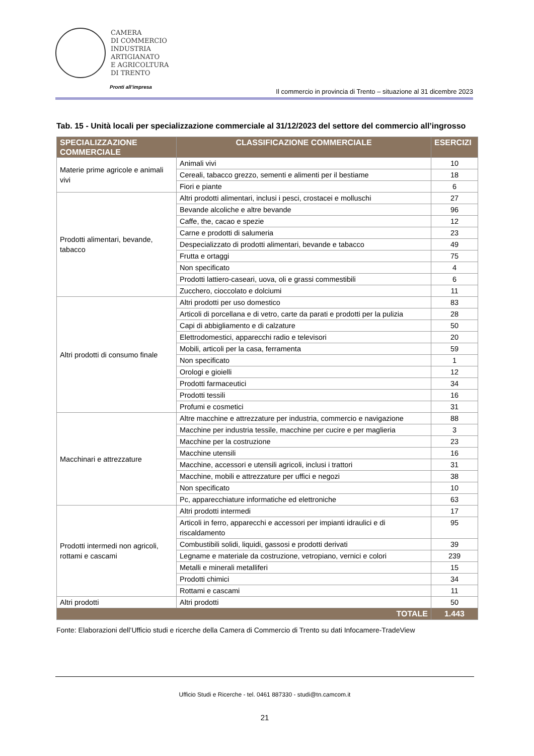CAMERA
DI COMMERCIO
INDUSTRIA
ARTIGIANATO
E AGRICOLTURA
DI TRENTO
Pronti all’impresa
Il commercio in provincia di Trento – situazione al 31 dicembre 2023
Tab. 15 - Unità locali per specializzazione commerciale al 31/12/2023 del settore del commercio all’ingrosso
| SPECIALIZZAZIONE COMMERCIALE | CLASSIFICAZIONE COMMERCIALE | ESERCIZI |
| --- | --- | --- |
| Materie prime agricole e animali vivi | Animali vivi | 10 |
| | Cereali, tabacco grezzo, sementi e alimenti per il bestiame | 18 |
| | Fiori e piante | 6 |
| Prodotti alimentari, bevande, tabacco | Altri prodotti alimentari, inclusi i pesci, crostacei e molluschi | 27 |
| | Bevande alcoliche e altre bevande | 96 |
| | Caffe, the, cacao e spezie | 12 |
| | Carne e prodotti di salumeria | 23 |
| | Despecializzato di prodotti alimentari, bevande e tabacco | 49 |
| | Frutta e ortaggi | 75 |
| | Non specificato | 4 |
| | Prodotti lattiero-caseari, uova, oli e grassi commestibili | 6 |
| | Zucchero, cioccolato e dolciumi | 11 |
| Altri prodotti di consumo finale | Altri prodotti per uso domestico | 83 |
| | Articoli di porcellana e di vetro, carte da parati e prodotti per la pulizia | 28 |
| | Capi di abbigliamento e di calzature | 50 |
| | Elettrodomestici, apparecchi radio e televisori | 20 |
| | Mobili, articoli per la casa, ferramenta | 59 |
| | Non specificato | 1 |
| | Orologi e gioielli | 12 |
| | Prodotti farmaceutici | 34 |
| | Prodotti tessili | 16 |
| | Profumi e cosmetici | 31 |
| Macchinari e attrezzature | Altre macchine e attrezzature per industria, commercio e navigazione | 88 |
| | Macchine per industria tessile, macchine per cucire e per maglieria | 3 |
| | Macchine per la costruzione | 23 |
| | Macchine utensili | 16 |
| | Macchine, accessori e utensili agricoli, inclusi i trattori | 31 |
| | Macchine, mobili e attrezzature per uffici e negozi | 38 |
| | Non specificato | 10 |
| | Pc, apparecchiature informatiche ed elettroniche | 63 |
| Prodotti intermedi non agricoli, rottami e cascami | Altri prodotti intermedi | 17 |
| | Articoli in ferro, apparecchi e accessori per impianti idraulici e di riscaldamento | 95 |
| | Combustibili solidi, liquidi, gassosi e prodotti derivati | 39 |
| | Legname e materiale da costruzione, vetropiano, vernici e colori | 239 |
| | Metalli e minerali metalliferi | 15 |
| | Prodotti chimici | 34 |
| | Rottami e cascami | 11 |
| Altri prodotti | Altri prodotti | 50 |
| TOTALE | | 1.443 |
Fonte: Elaborazioni dell’Ufficio studi e ricerche della Camera di Commercio di Trento su dati Infocamere-TradeView
Ufficio Studi e Ricerche - tel. 0461 887330 - studi@tn.camcom.it
21